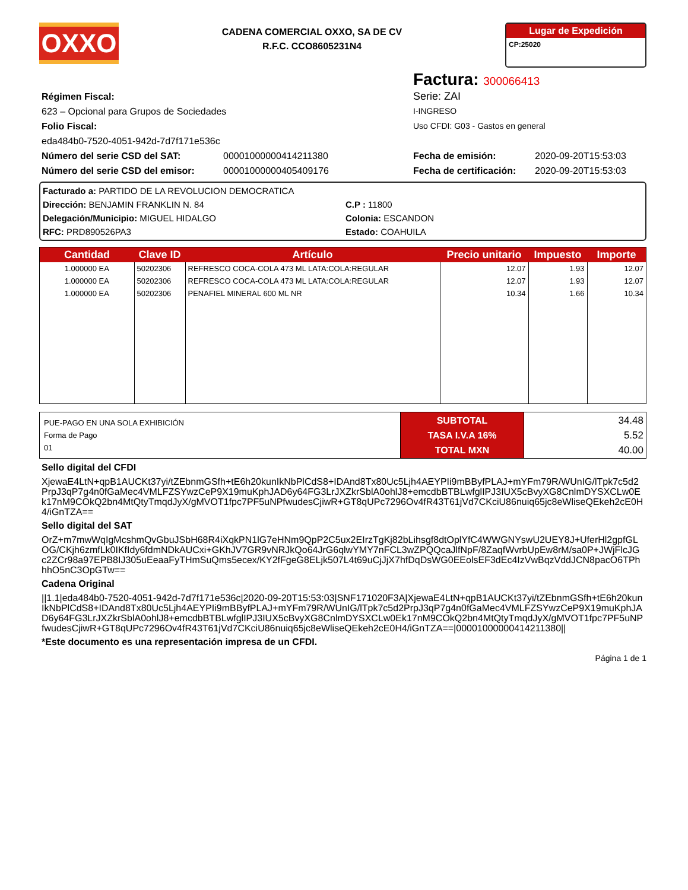OXXO
CADENA COMERCIAL OXXO, SA DE CV
R.F.C. CCO8605231N4
Lugar de Expedición
CP:25020
Factura: 300066413
Régimen Fiscal:
623 – Opcional para Grupos de Sociedades
Folio Fiscal:
eda484b0-7520-4051-942d-7d7f171e536c
Número del serie CSD del SAT: 00001000000414211380
Número del serie CSD del emisor: 00001000000405409176
Serie: ZAI
I-INGRESO
Uso CFDI: G03 - Gastos en general
Fecha de emisión: 2020-09-20T15:53:03
Fecha de certificación: 2020-09-20T15:53:03
Facturado a: PARTIDO DE LA REVOLUCION DEMOCRATICA
Dirección: BENJAMIN FRANKLIN N. 84
C.P : 11800
Delegación/Municipio: MIGUEL HIDALGO
Colonia: ESCANDON
RFC: PRD890526PA3
Estado: COAHUILA
| Cantidad | Clave ID | Artículo | Precio unitario | Impuesto | Importe |
| --- | --- | --- | --- | --- | --- |
| 1.000000 EA | 50202306 | REFRESCO COCA-COLA 473 ML LATA:COLA:REGULAR | 12.07 | 1.93 | 12.07 |
| 1.000000 EA | 50202306 | REFRESCO COCA-COLA 473 ML LATA:COLA:REGULAR | 12.07 | 1.93 | 12.07 |
| 1.000000 EA | 50202306 | PENAFIEL MINERAL 600 ML NR | 10.34 | 1.66 | 10.34 |
| PUE-PAGO EN UNA SOLA EXHIBICIÓN Forma de Pago 01 | SUBTOTAL TASA I.V.A 16% TOTAL MXN | 34.48 5.52 40.00 |
Sello digital del CFDI
XjewaE4LtN+qpB1AUCKt37yi/tZEbnmGSfh+tE6h20kunIkNbPlCdS8+IDAnd8Tx80Uc5Ljh4AEYPIi9mBByfPLAJ+mYFm79R/WUnIG/lTpk7c5d2PrpJ3qP7g4n0fGaMec4VMLFZSYwzCeP9X19muKphJAD6y64FG3LrJXZkrSblA0ohlJ8+emcdbBTBLwfglIPJ3IUX5cBvyXG8CnlmDYSXCLw0Ek17nM9COkQ2bn4MtQtyTmqdJyX/gMVOT1fpc7PF5uNPfwudesCjiwR+GT8qUPc7296Ov4fR43T61jVd7CKciU86nuiq65jc8eWliseQEkeh2cE0H4/iGnTZA==
Sello digital del SAT
OrZ+m7mwWqIgMcshmQvGbuJSbH68R4iXqkPN1lG7eHNm9QpP2C5ux2EIrzTgKj82bLihsgf8dtOplYfC4WWGNYswU2UEY8J+UferHl2gpfGLOG/CKjh6zmfLk0IKfIdy6fdmNDkAUCxi+GKhJV7GR9vNRJkQo64JrG6qlwYMY7nFCL3wZPQQcaJlfNpF/8ZaqfWvrbUpEw8rM/sa0P+JWjFlcJGc2ZCr98a97EPB8IJ305uEeaaFyTHmSuQms5ecex/KY2fFgeG8ELjk507L4t69uCjJjX7hfDqDsWG0EEolsEF3dEc4IzVwBqzVddJCN8pacO6TPhhhO5nC3OpGTw==
Cadena Original
||1.1|eda484b0-7520-4051-942d-7d7f171e536c|2020-09-20T15:53:03|SNF171020F3A|XjewaE4LtN+qpB1AUCKt37yi/tZEbnmGSfh+tE6h20kunIkNbPlCdS8+IDAnd8Tx80Uc5Ljh4AEYPIi9mBByfPLAJ+mYFm79R/WUnIG/lTpk7c5d2PrpJ3qP7g4n0fGaMec4VMLFZSYwzCeP9X19muKphJAD6y64FG3LrJXZkrSblA0ohlJ8+emcdbBTBLwfglIPJ3IUX5cBvyXG8CnlmDYSXCLw0Ek17nM9COkQ2bn4MtQtyTmqdJyX/gMVOT1fpc7PF5uNPfwudesCjiwR+GT8qUPc7296Ov4fR43T61jVd7CKciU86nuiq65jc8eWliseQEkeh2cE0H4/iGnTZA==|00001000000414211380||
*Este documento es una representación impresa de un CFDI.
Página 1 de 1